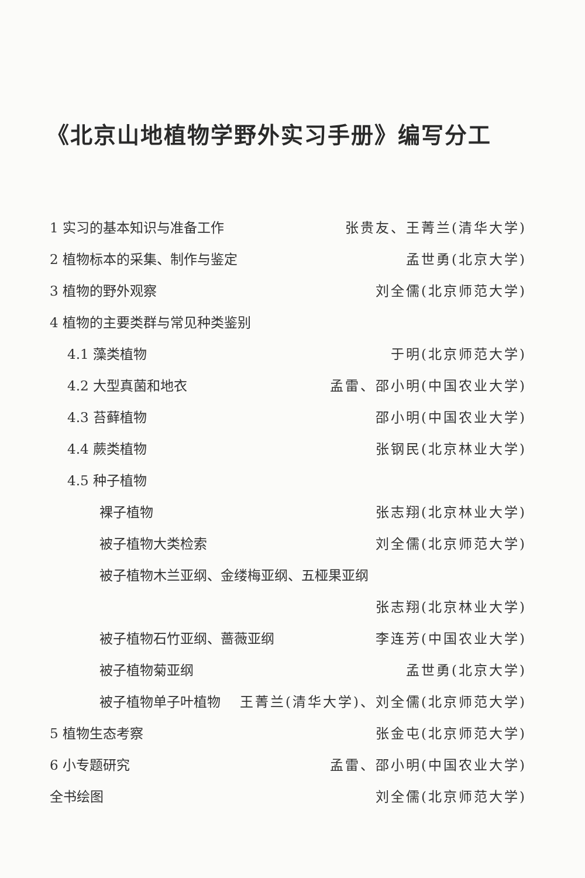《北京山地植物学野外实习手册》编写分工
1 实习的基本知识与准备工作 张贵友、王菁兰(清华大学)
2 植物标本的采集、制作与鉴定 孟世勇(北京大学)
3 植物的野外观察 刘全儒(北京师范大学)
4 植物的主要类群与常见种类鉴别
4.1 藻类植物 于明(北京师范大学)
4.2 大型真菌和地衣 孟雷、邵小明(中国农业大学)
4.3 苔藓植物 邵小明(中国农业大学)
4.4 蕨类植物 张钢民(北京林业大学)
4.5 种子植物
裸子植物 张志翔(北京林业大学)
被子植物大类检索 刘全儒(北京师范大学)
被子植物木兰亚纲、金缕梅亚纲、五桠果亚纲
张志翔(北京林业大学)
被子植物石竹亚纲、蔷薇亚纲 李连芳(中国农业大学)
被子植物菊亚纲 孟世勇(北京大学)
被子植物单子叶植物 王菁兰(清华大学)、刘全儒(北京师范大学)
5 植物生态考察 张金屯(北京师范大学)
6 小专题研究 孟雷、邵小明(中国农业大学)
全书绘图 刘全儒(北京师范大学)